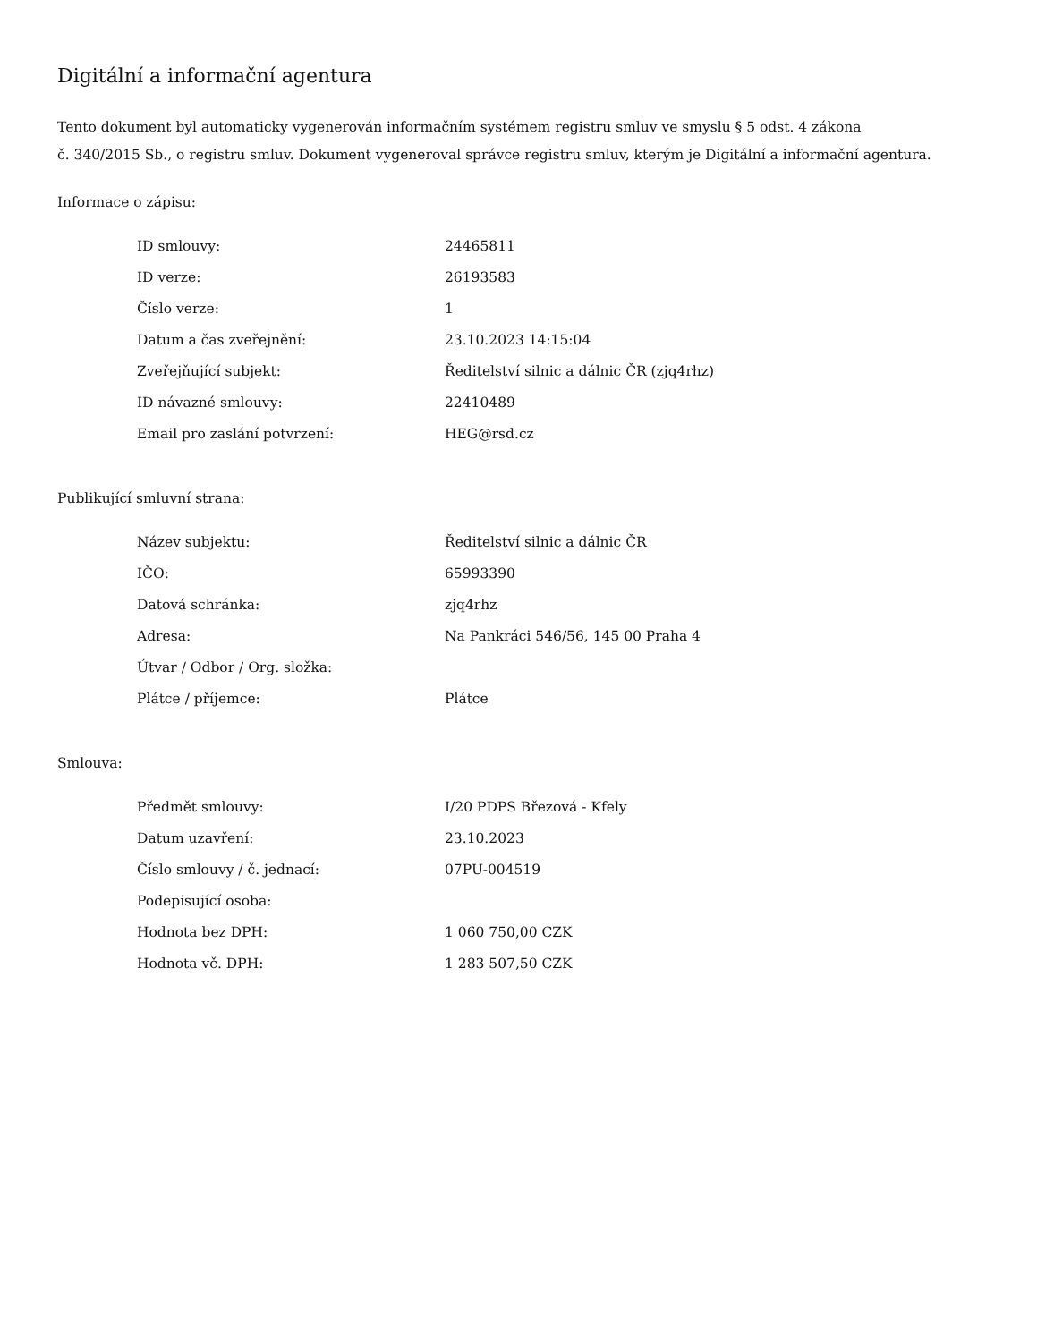Digitální a informační agentura
Tento dokument byl automaticky vygenerován informačním systémem registru smluv ve smyslu § 5 odst. 4 zákona
č. 340/2015 Sb., o registru smluv. Dokument vygeneroval správce registru smluv, kterým je Digitální a informační agentura.
Informace o zápisu:
| ID smlouvy: | 24465811 |
| ID verze: | 26193583 |
| Číslo verze: | 1 |
| Datum a čas zveřejnění: | 23.10.2023 14:15:04 |
| Zveřejňující subjekt: | Ředitelství silnic a dálnic ČR (zjq4rhz) |
| ID návazné smlouvy: | 22410489 |
| Email pro zaslání potvrzení: | HEG@rsd.cz |
Publikující smluvní strana:
| Název subjektu: | Ředitelství silnic a dálnic ČR |
| IČO: | 65993390 |
| Datová schránka: | zjq4rhz |
| Adresa: | Na Pankráci 546/56, 145 00 Praha 4 |
| Útvar / Odbor / Org. složka: | |
| Plátce / příjemce: | Plátce |
Smlouva:
| Předmět smlouvy: | I/20 PDPS Březová - Kfely |
| Datum uzavření: | 23.10.2023 |
| Číslo smlouvy / č. jednací: | 07PU-004519 |
| Podepisující osoba: | |
| Hodnota bez DPH: | 1 060 750,00 CZK |
| Hodnota vč. DPH: | 1 283 507,50 CZK |